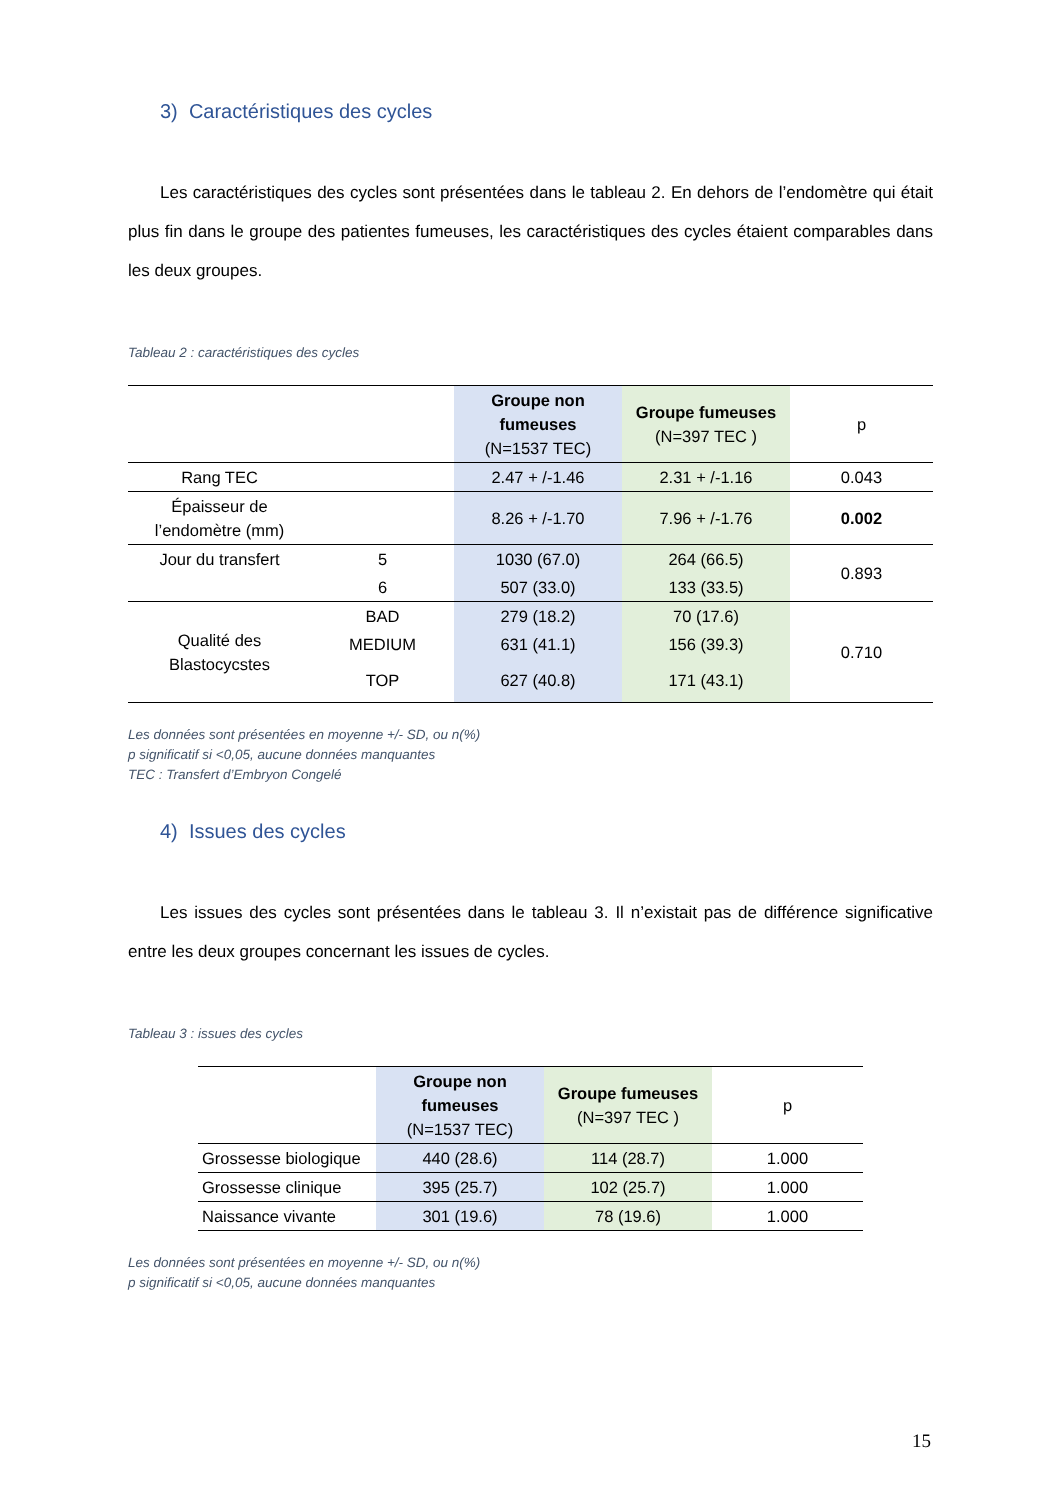3) Caractéristiques des cycles
Les caractéristiques des cycles sont présentées dans le tableau 2. En dehors de l’endomètre qui était plus fin dans le groupe des patientes fumeuses, les caractéristiques des cycles étaient comparables dans les deux groupes.
Tableau 2 : caractéristiques des cycles
| | | Groupe non fumeuses (N=1537 TEC) | Groupe fumeuses (N=397 TEC ) | p |
| --- | --- | --- | --- | --- |
| Rang TEC | | 2.47 + /-1.46 | 2.31 + /-1.16 | 0.043 |
| Épaisseur de l’endomètre (mm) | | 8.26 + /-1.70 | 7.96 + /-1.76 | 0.002 |
| Jour du transfert | 5 | 1030 (67.0) | 264 (66.5) | 0.893 |
| | 6 | 507 (33.0) | 133 (33.5) | |
| Qualité des Blastocycstes | BAD | 279 (18.2) | 70 (17.6) | 0.710 |
| | MEDIUM | 631 (41.1) | 156 (39.3) | |
| | TOP | 627 (40.8) | 171 (43.1) | |
Les données sont présentées en moyenne +/- SD, ou n(%)
p significatif si <0,05, aucune données manquantes
TEC : Transfert d’Embryon Congelé
4) Issues des cycles
Les issues des cycles sont présentées dans le tableau 3. Il n’existait pas de différence significative entre les deux groupes concernant les issues de cycles.
Tableau 3 : issues des cycles
| | Groupe non fumeuses (N=1537 TEC) | Groupe fumeuses (N=397 TEC ) | p |
| --- | --- | --- | --- |
| Grossesse biologique | 440 (28.6) | 114 (28.7) | 1.000 |
| Grossesse clinique | 395 (25.7) | 102 (25.7) | 1.000 |
| Naissance vivante | 301 (19.6) | 78 (19.6) | 1.000 |
Les données sont présentées en moyenne +/- SD, ou n(%)
p significatif si <0,05, aucune données manquantes
15